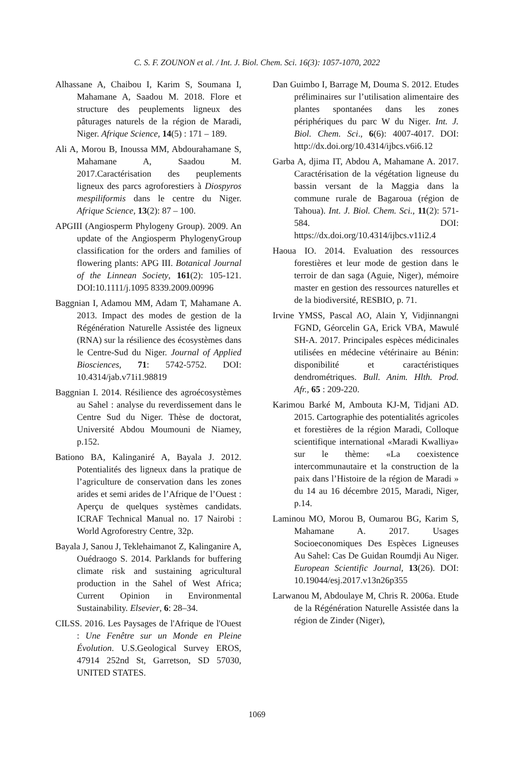C. S. F. ZOUNON et al. / Int. J. Biol. Chem. Sci. 16(3): 1057-1070, 2022
Alhassane A, Chaibou I, Karim S, Soumana I, Mahamane A, Saadou M. 2018. Flore et structure des peuplements ligneux des pâturages naturels de la région de Maradi, Niger. Afrique Science, 14(5) : 171 – 189.
Ali A, Morou B, Inoussa MM, Abdourahamane S, Mahamane A, Saadou M. 2017.Caractérisation des peuplements ligneux des parcs agroforestiers à Diospyros mespiliformis dans le centre du Niger. Afrique Science, 13(2): 87 – 100.
APGIII (Angiosperm Phylogeny Group). 2009. An update of the Angiosperm PhylogenyGroup classification for the orders and families of flowering plants: APG III. Botanical Journal of the Linnean Society, 161(2): 105-121. DOI:10.1111/j.1095 8339.2009.00996
Baggnian I, Adamou MM, Adam T, Mahamane A. 2013. Impact des modes de gestion de la Régénération Naturelle Assistée des ligneux (RNA) sur la résilience des écosystèmes dans le Centre-Sud du Niger. Journal of Applied Biosciences, 71: 5742-5752. DOI: 10.4314/jab.v71i1.98819
Baggnian I. 2014. Résilience des agroécosystèmes au Sahel : analyse du reverdissement dans le Centre Sud du Niger. Thèse de doctorat, Université Abdou Moumouni de Niamey, p.152.
Bationo BA, Kalinganiré A, Bayala J. 2012. Potentialités des ligneux dans la pratique de l’agriculture de conservation dans les zones arides et semi arides de l’Afrique de l’Ouest : Aperçu de quelques systèmes candidats. ICRAF Technical Manual no. 17 Nairobi : World Agroforestry Centre, 32p.
Bayala J, Sanou J, Teklehaimanot Z, Kalinganire A, Ouédraogo S. 2014. Parklands for buffering climate risk and sustaining agricultural production in the Sahel of West Africa; Current Opinion in Environmental Sustainability. Elsevier, 6: 28–34.
CILSS. 2016. Les Paysages de l'Afrique de l'Ouest : Une Fenêtre sur un Monde en Pleine Évolution. U.S.Geological Survey EROS, 47914 252nd St, Garretson, SD 57030, UNITED STATES.
Dan Guimbo I, Barrage M, Douma S. 2012. Etudes préliminaires sur l’utilisation alimentaire des plantes spontanées dans les zones périphériques du parc W du Niger. Int. J. Biol. Chem. Sci., 6(6): 4007-4017. DOI: http://dx.doi.org/10.4314/ijbcs.v6i6.12
Garba A, djima IT, Abdou A, Mahamane A. 2017. Caractérisation de la végétation ligneuse du bassin versant de la Maggia dans la commune rurale de Bagaroua (région de Tahoua). Int. J. Biol. Chem. Sci., 11(2): 571-584. DOI: https://dx.doi.org/10.4314/ijbcs.v11i2.4
Haoua IO. 2014. Evaluation des ressources forestières et leur mode de gestion dans le terroir de dan saga (Aguie, Niger), mémoire master en gestion des ressources naturelles et de la biodiversité, RESBIO, p. 71.
Irvine YMSS, Pascal AO, Alain Y, Vidjinnangni FGND, Géorcelin GA, Erick VBA, Mawulé SH-A. 2017. Principales espèces médicinales utilisées en médecine vétérinaire au Bénin: disponibilité et caractéristiques dendrométriques. Bull. Anim. Hlth. Prod. Afr., 65 : 209-220.
Karimou Barké M, Ambouta KJ-M, Tidjani AD. 2015. Cartographie des potentialités agricoles et forestières de la région Maradi, Colloque scientifique international «Maradi Kwalliya» sur le thème: «La coexistence intercommunautaire et la construction de la paix dans l’Histoire de la région de Maradi » du 14 au 16 décembre 2015, Maradi, Niger, p.14.
Laminou MO, Morou B, Oumarou BG, Karim S, Mahamane A. 2017. Usages Socioeconomiques Des Espèces Ligneuses Au Sahel: Cas De Guidan Roumdji Au Niger. European Scientific Journal, 13(26). DOI: 10.19044/esj.2017.v13n26p355
Larwanou M, Abdoulaye M, Chris R. 2006a. Etude de la Régénération Naturelle Assistée dans la région de Zinder (Niger),
1069